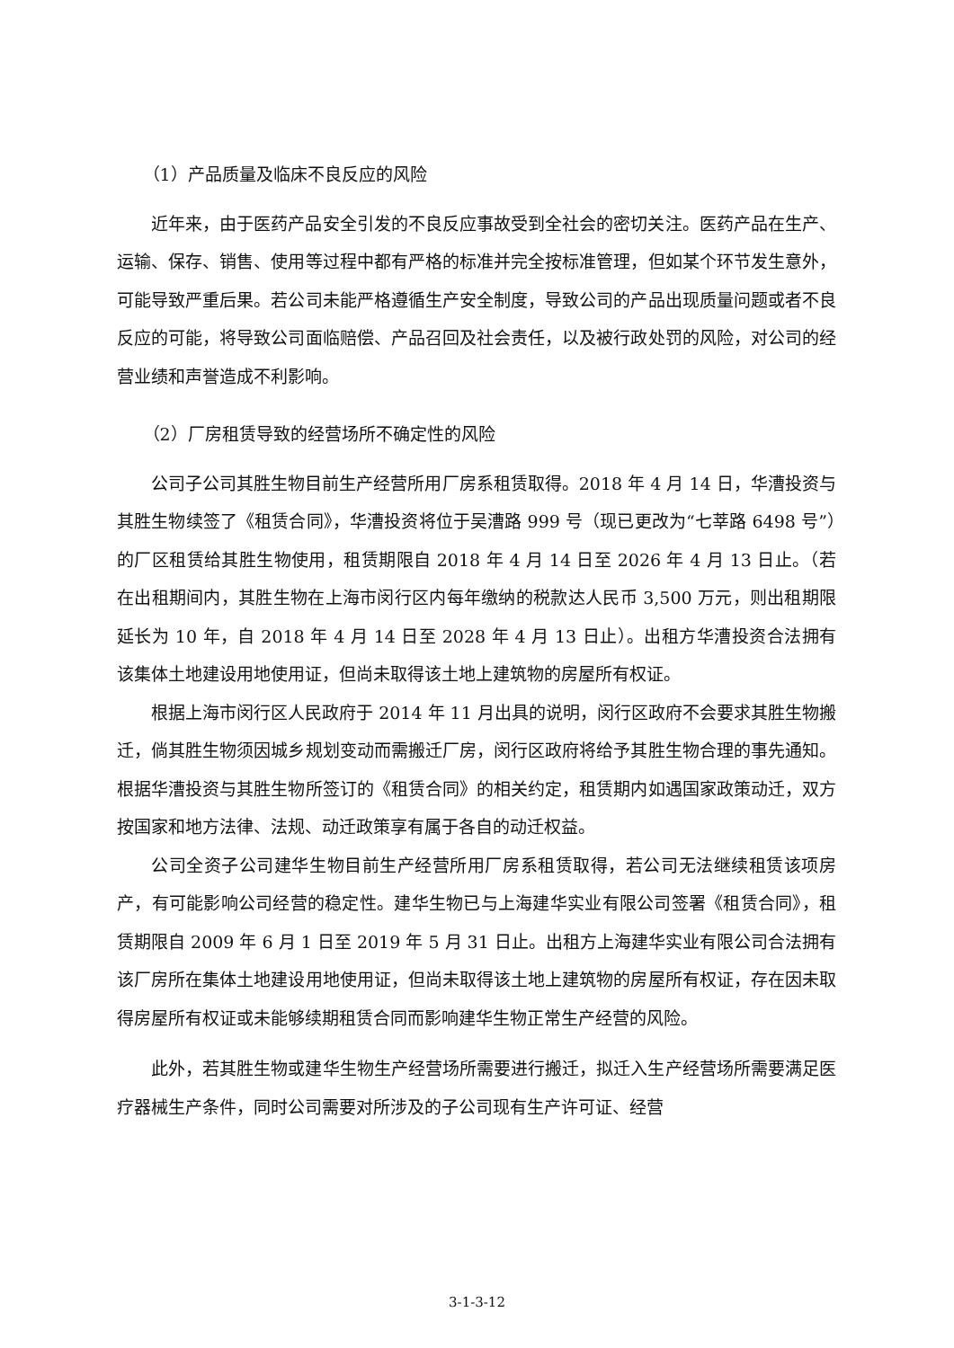（1）产品质量及临床不良反应的风险
近年来，由于医药产品安全引发的不良反应事故受到全社会的密切关注。医药产品在生产、运输、保存、销售、使用等过程中都有严格的标准并完全按标准管理，但如某个环节发生意外，可能导致严重后果。若公司未能严格遵循生产安全制度，导致公司的产品出现质量问题或者不良反应的可能，将导致公司面临赔偿、产品召回及社会责任，以及被行政处罚的风险，对公司的经营业绩和声誉造成不利影响。
（2）厂房租赁导致的经营场所不确定性的风险
公司子公司其胜生物目前生产经营所用厂房系租赁取得。2018 年 4 月 14 日，华漕投资与其胜生物续签了《租赁合同》，华漕投资将位于吴漕路 999 号（现已更改为“七莘路 6498 号”）的厂区租赁给其胜生物使用，租赁期限自 2018 年 4 月 14 日至 2026 年 4 月 13 日止。（若在出租期间内，其胜生物在上海市闵行区内每年缴纳的税款达人民币 3,500 万元，则出租期限延长为 10 年，自 2018 年 4 月 14 日至 2028 年 4 月 13 日止）。出租方华漕投资合法拥有该集体土地建设用地使用证，但尚未取得该土地上建筑物的房屋所有权证。
根据上海市闵行区人民政府于 2014 年 11 月出具的说明，闵行区政府不会要求其胜生物搬迁，倘其胜生物须因城乡规划变动而需搬迁厂房，闵行区政府将给予其胜生物合理的事先通知。根据华漕投资与其胜生物所签订的《租赁合同》的相关约定，租赁期内如遇国家政策动迁，双方按国家和地方法律、法规、动迁政策享有属于各自的动迁权益。
公司全资子公司建华生物目前生产经营所用厂房系租赁取得，若公司无法继续租赁该项房产，有可能影响公司经营的稳定性。建华生物已与上海建华实业有限公司签署《租赁合同》，租赁期限自 2009 年 6 月 1 日至 2019 年 5 月 31 日止。出租方上海建华实业有限公司合法拥有该厂房所在集体土地建设用地使用证，但尚未取得该土地上建筑物的房屋所有权证，存在因未取得房屋所有权证或未能够续期租赁合同而影响建华生物正常生产经营的风险。
此外，若其胜生物或建华生物生产经营场所需要进行搬迁，拟迁入生产经营场所需要满足医疗器械生产条件，同时公司需要对所涉及的子公司现有生产许可证、经营
3-1-3-12